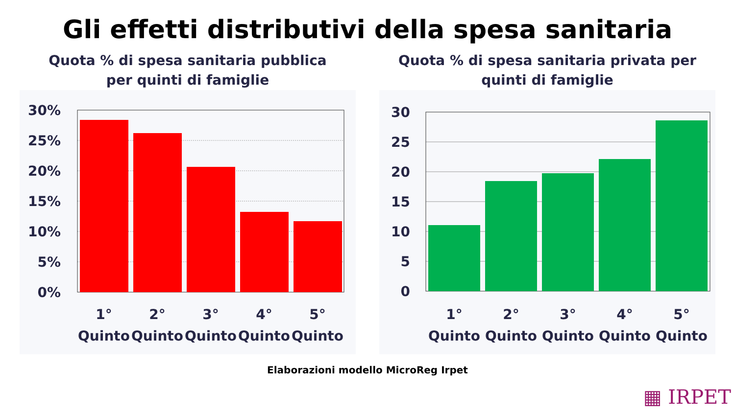Gli effetti distributivi della spesa sanitaria
Quota % di spesa sanitaria pubblica
per quinti di famiglie
30%
25%
20%
15%
10%
5%
0%
1°
2°
3°
4°
5°
Quinto
Quinto
Quinto
Quinto
Quinto
Quota % di spesa sanitaria privata per
quinti di famiglie
30
25
20
15
10
5
0
1°
2°
3°
4°
5°
Quinto
Quinto
Quinto
Quinto
Quinto
Elaborazioni modello MicroReg Irpet
▦ IRPET